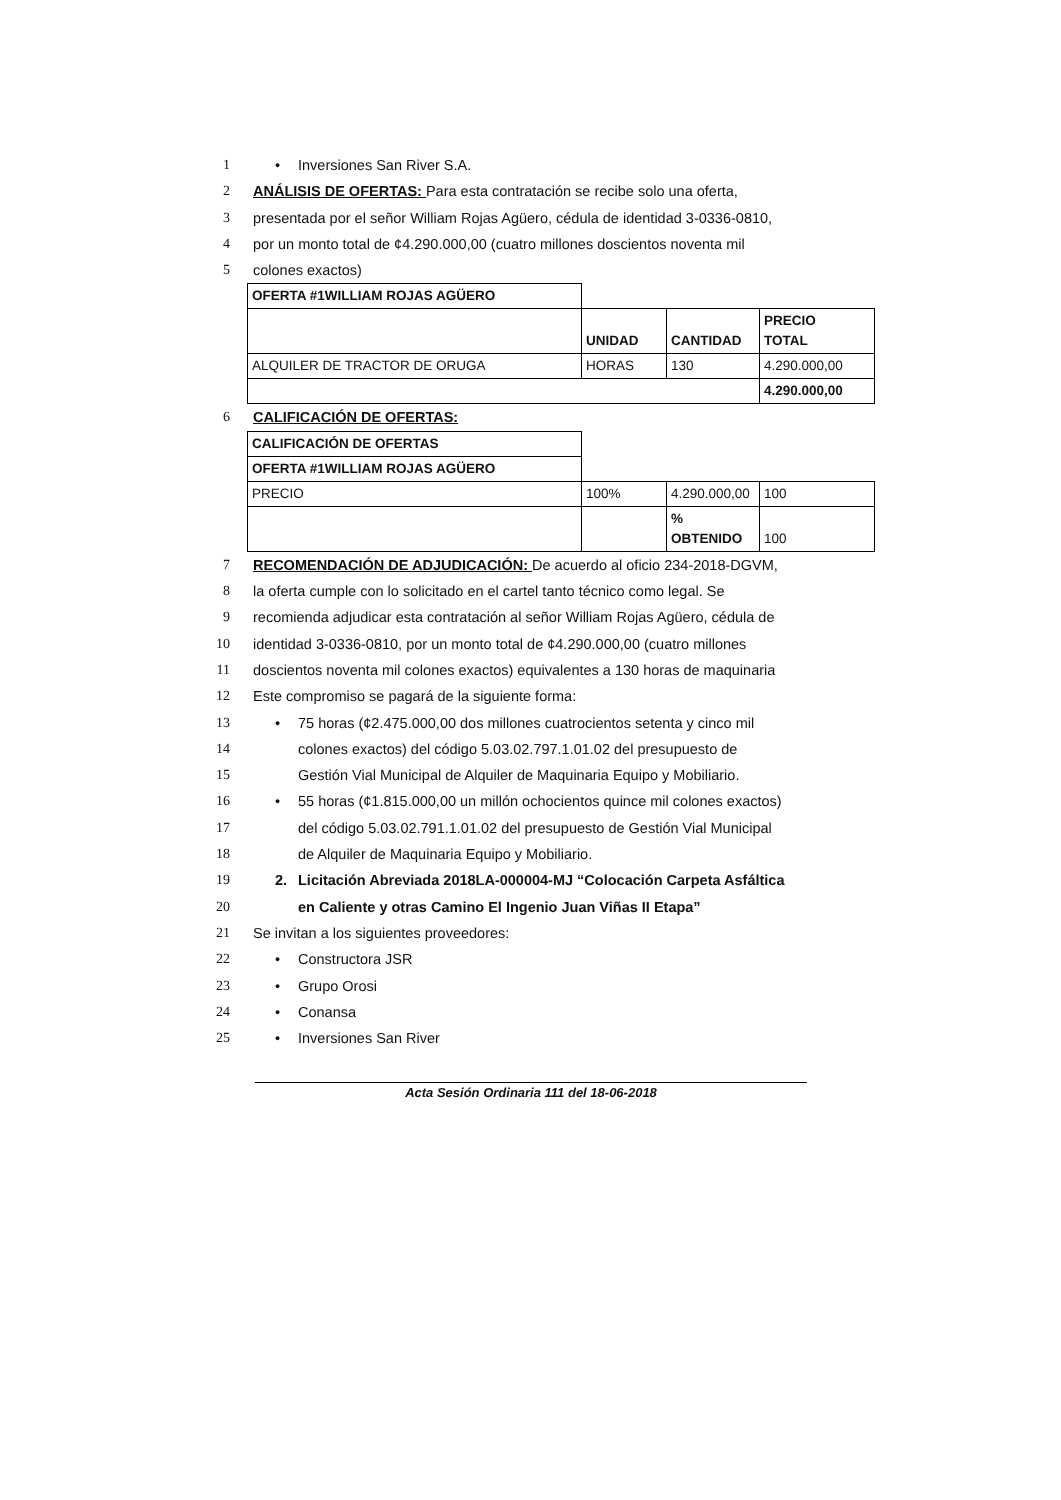1 • Inversiones San River S.A.
2 ANÁLISIS DE OFERTAS: Para esta contratación se recibe solo una oferta,
3 presentada por el señor William Rojas Agüero, cédula de identidad 3-0336-0810,
4 por un monto total de ¢4.290.000,00 (cuatro millones doscientos noventa mil
5 colones exactos)
| OFERTA #1WILLIAM ROJAS AGÜERO | | | |
| | UNIDAD | CANTIDAD | PRECIO TOTAL |
| ALQUILER DE TRACTOR DE ORUGA | HORAS | 130 | 4.290.000,00 |
| | | | 4.290.000,00 |
6 CALIFICACIÓN DE OFERTAS:
| CALIFICACIÓN DE OFERTAS | | | |
| OFERTA #1WILLIAM ROJAS AGÜERO | | | |
| PRECIO | 100% | 4.290.000,00 | 100 |
| | | % OBTENIDO | 100 |
7 RECOMENDACIÓN DE ADJUDICACIÓN: De acuerdo al oficio 234-2018-DGVM,
8 la oferta cumple con lo solicitado en el cartel tanto técnico como legal. Se
9 recomienda adjudicar esta contratación al señor William Rojas Agüero, cédula de
10 identidad 3-0336-0810, por un monto total de ¢4.290.000,00 (cuatro millones
11 doscientos noventa mil colones exactos) equivalentes a 130 horas de maquinaria
12 Este compromiso se pagará de la siguiente forma:
13 • 75 horas (¢2.475.000,00 dos millones cuatrocientos setenta y cinco mil
14 colones exactos) del código 5.03.02.797.1.01.02 del presupuesto de
15 Gestión Vial Municipal de Alquiler de Maquinaria Equipo y Mobiliario.
16 • 55 horas (¢1.815.000,00 un millón ochocientos quince mil colones exactos)
17 del código 5.03.02.791.1.01.02 del presupuesto de Gestión Vial Municipal
18 de Alquiler de Maquinaria Equipo y Mobiliario.
19 2. Licitación Abreviada 2018LA-000004-MJ “Colocación Carpeta Asfáltica
20 en Caliente y otras Camino El Ingenio Juan Viñas II Etapa”
21 Se invitan a los siguientes proveedores:
22 • Constructora JSR
23 • Grupo Orosi
24 • Conansa
25 • Inversiones San River
Acta Sesión Ordinaria 111 del 18-06-2018